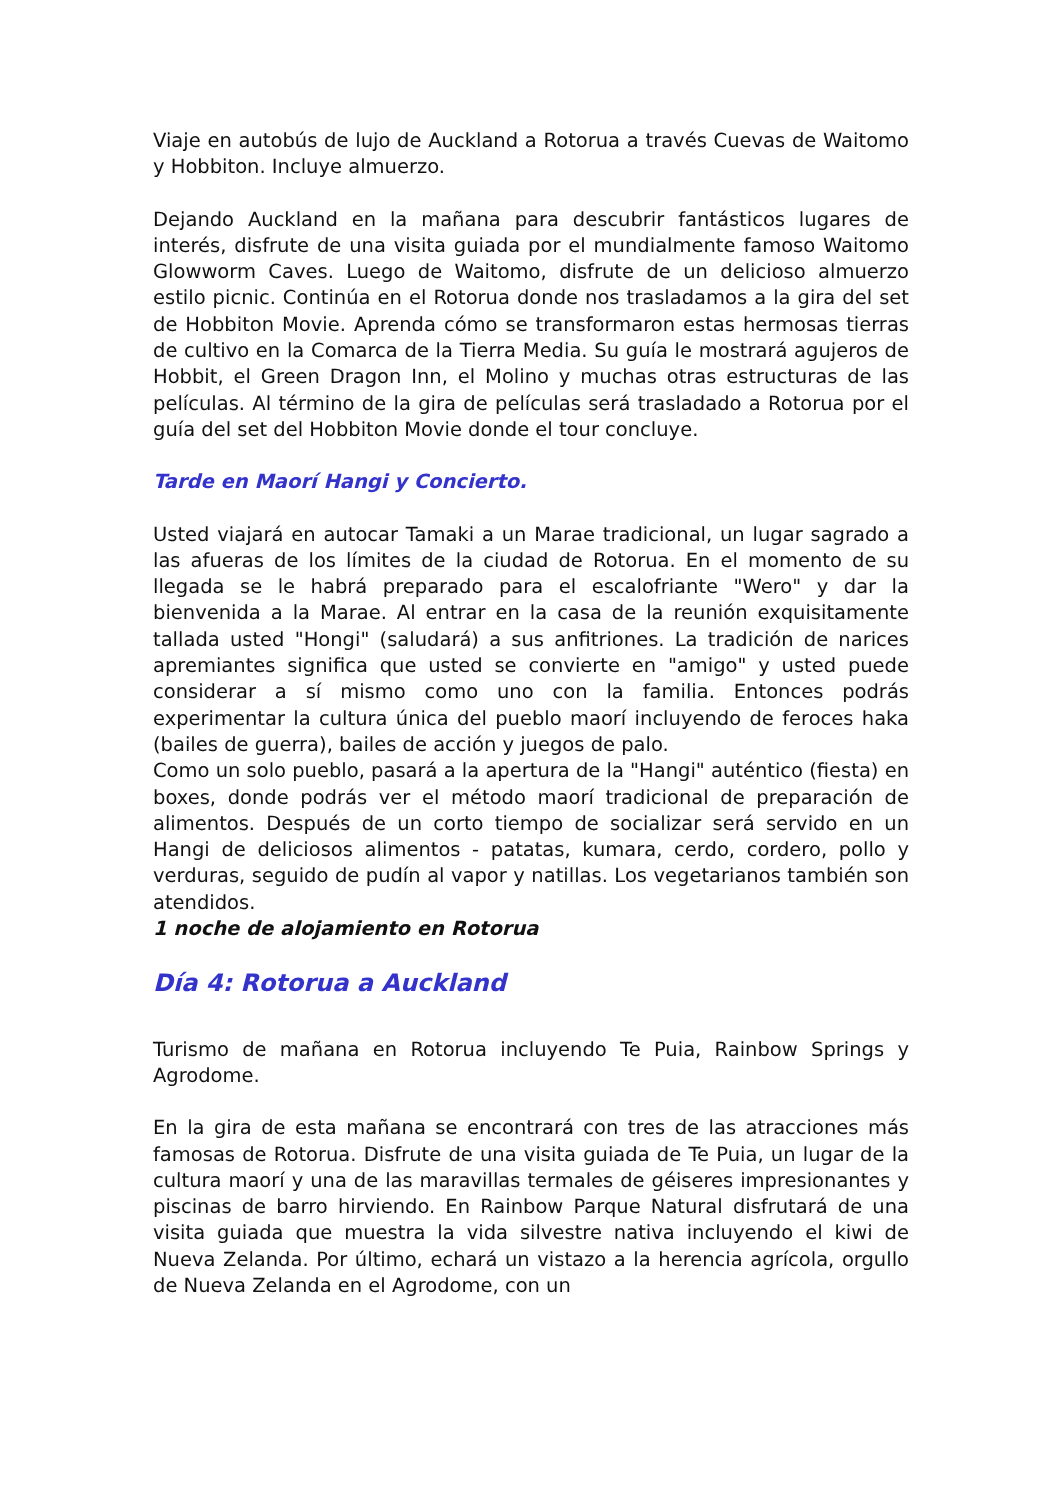Viaje en autobús de lujo de Auckland a Rotorua a través Cuevas de Waitomo y Hobbiton. Incluye almuerzo.
Dejando Auckland en la mañana para descubrir fantásticos lugares de interés, disfrute de una visita guiada por el mundialmente famoso Waitomo Glowworm Caves. Luego de Waitomo, disfrute de un delicioso almuerzo estilo picnic. Continúa en el Rotorua donde nos trasladamos a la gira del set de Hobbiton Movie. Aprenda cómo se transformaron estas hermosas tierras de cultivo en la Comarca de la Tierra Media. Su guía le mostrará agujeros de Hobbit, el Green Dragon Inn, el Molino y muchas otras estructuras de las películas. Al término de la gira de películas será trasladado a Rotorua por el guía del set del Hobbiton Movie donde el tour concluye.
Tarde en Maorí Hangi y Concierto.
Usted viajará en autocar Tamaki a un Marae tradicional, un lugar sagrado a las afueras de los límites de la ciudad de Rotorua. En el momento de su llegada se le habrá preparado para el escalofriante "Wero" y dar la bienvenida a la Marae. Al entrar en la casa de la reunión exquisitamente tallada usted "Hongi" (saludará) a sus anfitriones. La tradición de narices apremiantes significa que usted se convierte en "amigo" y usted puede considerar a sí mismo como uno con la familia. Entonces podrás experimentar la cultura única del pueblo maorí incluyendo de feroces haka (bailes de guerra), bailes de acción y juegos de palo.
Como un solo pueblo, pasará a la apertura de la "Hangi" auténtico (fiesta) en boxes, donde podrás ver el método maorí tradicional de preparación de alimentos. Después de un corto tiempo de socializar será servido en un Hangi de deliciosos alimentos - patatas, kumara, cerdo, cordero, pollo y verduras, seguido de pudín al vapor y natillas. Los vegetarianos también son atendidos.
1 noche de alojamiento en Rotorua
Día 4: Rotorua a Auckland
Turismo de mañana en Rotorua incluyendo Te Puia, Rainbow Springs y Agrodome.
En la gira de esta mañana se encontrará con tres de las atracciones más famosas de Rotorua. Disfrute de una visita guiada de Te Puia, un lugar de la cultura maorí y una de las maravillas termales de géiseres impresionantes y piscinas de barro hirviendo. En Rainbow Parque Natural disfrutará de una visita guiada que muestra la vida silvestre nativa incluyendo el kiwi de Nueva Zelanda. Por último, echará un vistazo a la herencia agrícola, orgullo de Nueva Zelanda en el Agrodome, con un